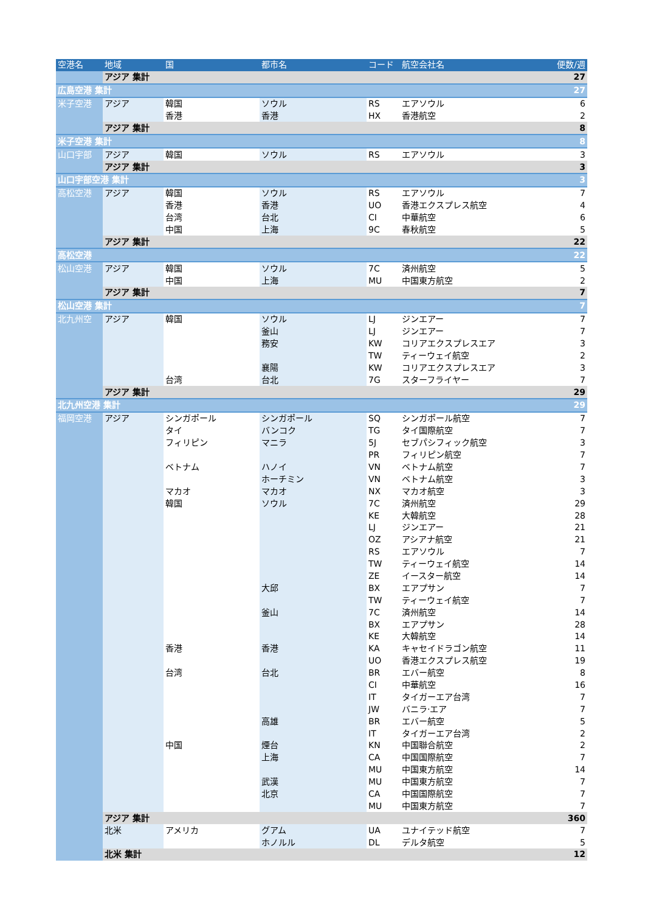| 空港名 | 地域 | 国 | 都市名 | コード | 航空会社名 | 便数/週 |
| --- | --- | --- | --- | --- | --- | --- |
| | アジア 集計 | | | | | 27 |
| 広島空港 集計 | | | | | | 27 |
| 米子空港 | アジア | 韓国 | ソウル | RS | エアソウル | 6 |
| | | 香港 | 香港 | HX | 香港航空 | 2 |
| | アジア 集計 | | | | | 8 |
| 米子空港 集計 | | | | | | 8 |
| 山口宇部 | アジア | 韓国 | ソウル | RS | エアソウル | 3 |
| | アジア 集計 | | | | | 3 |
| 山口宇部空港 集計 | | | | | | 3 |
| 高松空港 | アジア | 韓国 | ソウル | RS | エアソウル | 7 |
| | | 香港 | 香港 | UO | 香港エクスプレス航空 | 4 |
| | | 台湾 | 台北 | CI | 中華航空 | 6 |
| | | 中国 | 上海 | 9C | 春秋航空 | 5 |
| | アジア 集計 | | | | | 22 |
| 高松空港 | | | | | | 22 |
| 松山空港 | アジア | 韓国 | ソウル | 7C | 済州航空 | 5 |
| | | 中国 | 上海 | MU | 中国東方航空 | 2 |
| | アジア 集計 | | | | | 7 |
| 松山空港 集計 | | | | | | 7 |
| 北九州空 | アジア | 韓国 | ソウル | LJ | ジンエアー | 7 |
| | | | 釜山 | LJ | ジンエアー | 7 |
| | | | 務安 | KW | コリアエクスプレスエア | 3 |
| | | | | TW | ティーウェイ航空 | 2 |
| | | | 襄陽 | KW | コリアエクスプレスエア | 3 |
| | | 台湾 | 台北 | 7G | スターフライヤー | 7 |
| | アジア 集計 | | | | | 29 |
| 北九州空港 集計 | | | | | | 29 |
| 福岡空港 | アジア | シンガポール | シンガポール | SQ | シンガポール航空 | 7 |
| | | タイ | バンコク | TG | タイ国際航空 | 7 |
| | | フィリピン | マニラ | 5J | セブパシフィック航空 | 3 |
| | | | | PR | フィリピン航空 | 7 |
| | | ベトナム | ハノイ | VN | ベトナム航空 | 7 |
| | | | ホーチミン | VN | ベトナム航空 | 3 |
| | | マカオ | マカオ | NX | マカオ航空 | 3 |
| | | 韓国 | ソウル | 7C | 済州航空 | 29 |
| | | | | KE | 大韓航空 | 28 |
| | | | | LJ | ジンエアー | 21 |
| | | | | OZ | アシアナ航空 | 21 |
| | | | | RS | エアソウル | 7 |
| | | | | TW | ティーウェイ航空 | 14 |
| | | | | ZE | イースター航空 | 14 |
| | | | 大邱 | BX | エアプサン | 7 |
| | | | | TW | ティーウェイ航空 | 7 |
| | | | 釜山 | 7C | 済州航空 | 14 |
| | | | | BX | エアプサン | 28 |
| | | | | KE | 大韓航空 | 14 |
| | | 香港 | 香港 | KA | キャセイドラゴン航空 | 11 |
| | | | | UO | 香港エクスプレス航空 | 19 |
| | | 台湾 | 台北 | BR | エバー航空 | 8 |
| | | | | CI | 中華航空 | 16 |
| | | | | IT | タイガーエア台湾 | 7 |
| | | | | JW | バニラ·エア | 7 |
| | | | 高雄 | BR | エバー航空 | 5 |
| | | | | IT | タイガーエア台湾 | 2 |
| | | 中国 | 煙台 | KN | 中国聯合航空 | 2 |
| | | | 上海 | CA | 中国国際航空 | 7 |
| | | | | MU | 中国東方航空 | 14 |
| | | | 武漢 | MU | 中国東方航空 | 7 |
| | | | 北京 | CA | 中国国際航空 | 7 |
| | | | | MU | 中国東方航空 | 7 |
| | アジア 集計 | | | | | 360 |
| | 北米 | アメリカ | グアム | UA | ユナイテッド航空 | 7 |
| | | | ホノルル | DL | デルタ航空 | 5 |
| | 北米 集計 | | | | | 12 |